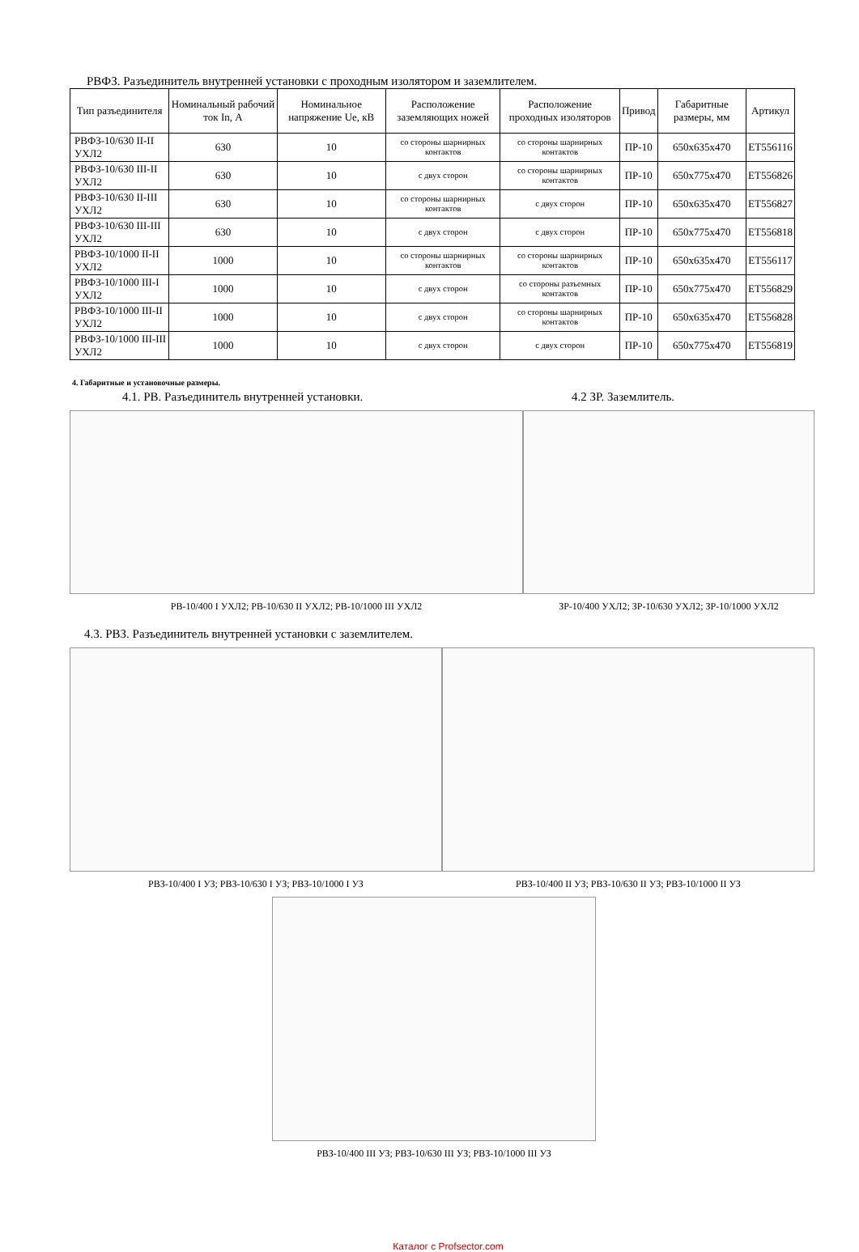РВФЗ. Разъединитель внутренней установки с проходным изолятором и заземлителем.
| Тип разъединителя | Номинальный рабочий ток In, А | Номинальное напряжение Ue, кВ | Расположение заземляющих ножей | Расположение проходных изоляторов | Привод | Габаритные размеры, мм | Артикул |
| --- | --- | --- | --- | --- | --- | --- | --- |
| РВФЗ-10/630 II-II УХЛ2 | 630 | 10 | со стороны шарнирных контактов | со стороны шарнирных контактов | ПР-10 | 650x635x470 | ET556116 |
| РВФЗ-10/630 III-II УХЛ2 | 630 | 10 | с двух сторон | со стороны шарнирных контактов | ПР-10 | 650x775x470 | ET556826 |
| РВФЗ-10/630 II-III УХЛ2 | 630 | 10 | со стороны шарнирных контактов | с двух сторон | ПР-10 | 650x635x470 | ET556827 |
| РВФЗ-10/630 III-III УХЛ2 | 630 | 10 | с двух сторон | с двух сторон | ПР-10 | 650x775x470 | ET556818 |
| РВФЗ-10/1000 II-II УХЛ2 | 1000 | 10 | со стороны шарнирных контактов | со стороны шарнирных контактов | ПР-10 | 650x635x470 | ET556117 |
| РВФЗ-10/1000 III-I УХЛ2 | 1000 | 10 | с двух сторон | со стороны разъемных контактов | ПР-10 | 650x775x470 | ET556829 |
| РВФЗ-10/1000 III-II УХЛ2 | 1000 | 10 | с двух сторон | со стороны шарнирных контактов | ПР-10 | 650x635x470 | ET556828 |
| РВФЗ-10/1000 III-III УХЛ2 | 1000 | 10 | с двух сторон | с двух сторон | ПР-10 | 650x775x470 | ET556819 |
4. Габаритные и установочные размеры.
4.1. РВ. Разъединитель внутренней установки.
РВ-10/400 I УХЛ2; РВ-10/630 II УХЛ2; РВ-10/1000 III УХЛ2
4.2 ЗР. Заземлитель.
ЗР-10/400 УХЛ2; ЗР-10/630 УХЛ2; ЗР-10/1000 УХЛ2
4.3. РВЗ. Разъединитель внутренней установки с заземлителем.
РВЗ-10/400 I УЗ; РВЗ-10/630 I УЗ; РВЗ-10/1000 I УЗ
РВЗ-10/400 II УЗ; РВЗ-10/630 II УЗ; РВЗ-10/1000 II УЗ
РВЗ-10/400 III УЗ; РВЗ-10/630 III УЗ; РВЗ-10/1000 III УЗ
Каталог с Profsector.com